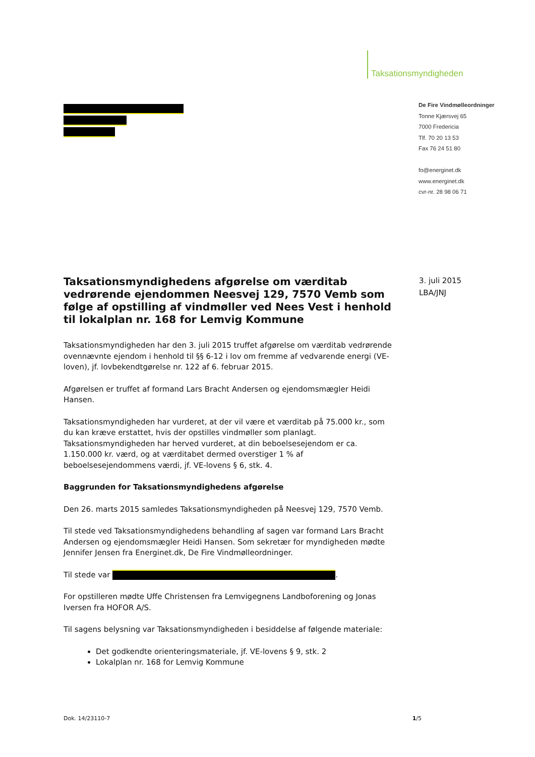Taksationsmyndigheden
De Fire Vindmølleordninger
Tonne Kjærsvej 65
7000 Fredericia
Tlf. 70 20 13 53
Fax 76 24 51 80
fo@energinet.dk
www.energinet.dk
cvr-nr. 28 98 06 71
3. juli 2015
LBA/JNJ
Taksationsmyndighedens afgørelse om værditab vedrørende ejendommen Neesvej 129, 7570 Vemb som følge af opstilling af vindmøller ved Nees Vest i henhold til lokalplan nr. 168 for Lemvig Kommune
Taksationsmyndigheden har den 3. juli 2015 truffet afgørelse om værditab vedrørende ovennævnte ejendom i henhold til §§ 6-12 i lov om fremme af vedvarende energi (VE-loven), jf. lovbekendtgørelse nr. 122 af 6. februar 2015.
Afgørelsen er truffet af formand Lars Bracht Andersen og ejendomsmægler Heidi Hansen.
Taksationsmyndigheden har vurderet, at der vil være et værditab på 75.000 kr., som du kan kræve erstattet, hvis der opstilles vindmøller som planlagt. Taksationsmyndigheden har herved vurderet, at din beboelsesejendom er ca. 1.150.000 kr. værd, og at værditabet dermed overstiger 1 % af beboelsesejendommens værdi, jf. VE-lovens § 6, stk. 4.
Baggrunden for Taksationsmyndighedens afgørelse
Den 26. marts 2015 samledes Taksationsmyndigheden på Neesvej 129, 7570 Vemb.
Til stede ved Taksationsmyndighedens behandling af sagen var formand Lars Bracht Andersen og ejendomsmægler Heidi Hansen. Som sekretær for myndigheden mødte Jennifer Jensen fra Energinet.dk, De Fire Vindmølleordninger.
Til stede var .
For opstilleren mødte Uffe Christensen fra Lemvigegnens Landboforening og Jonas Iversen fra HOFOR A/S.
Til sagens belysning var Taksationsmyndigheden i besiddelse af følgende materiale:
Det godkendte orienteringsmateriale, jf. VE-lovens § 9, stk. 2
Lokalplan nr. 168 for Lemvig Kommune
Dok. 14/23110-7 1/5